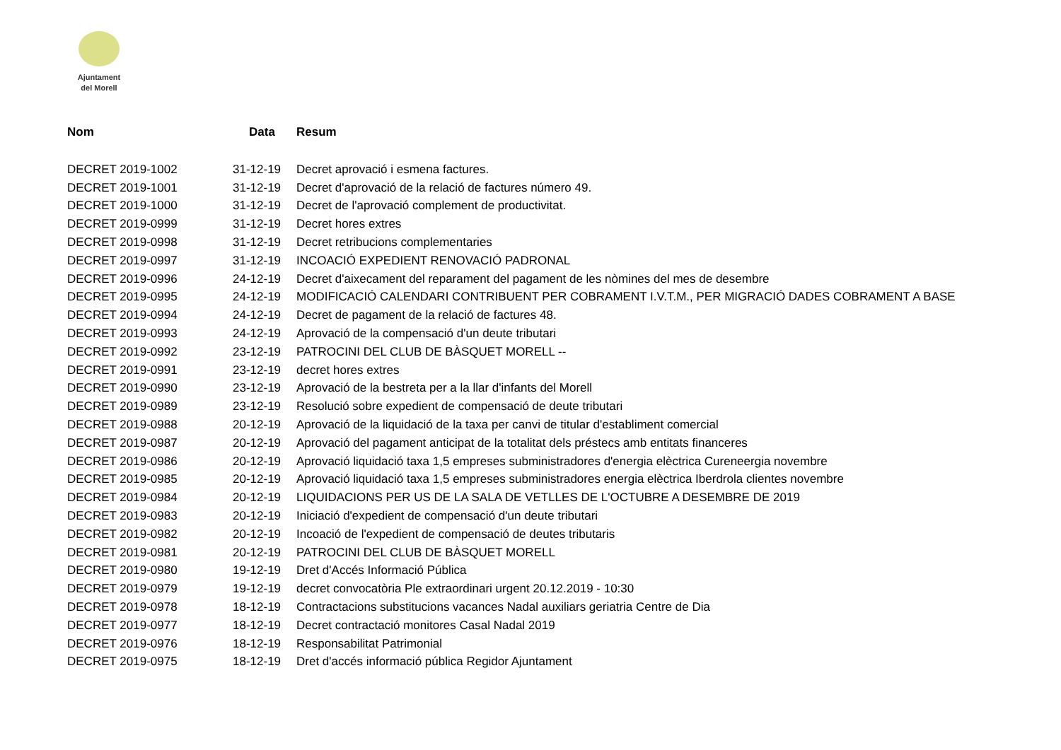Ajuntament
del Morell
| Nom | Data | Resum |
| --- | --- | --- |
| DECRET 2019-1002 | 31-12-19 | Decret aprovació i esmena factures. |
| DECRET 2019-1001 | 31-12-19 | Decret d'aprovació de la relació de factures número 49. |
| DECRET 2019-1000 | 31-12-19 | Decret de l'aprovació complement de productivitat. |
| DECRET 2019-0999 | 31-12-19 | Decret hores extres |
| DECRET 2019-0998 | 31-12-19 | Decret retribucions complementaries |
| DECRET 2019-0997 | 31-12-19 | INCOACIÓ EXPEDIENT RENOVACIÓ PADRONAL |
| DECRET 2019-0996 | 24-12-19 | Decret d'aixecament del reparament del pagament de les nòmines del mes de desembre |
| DECRET 2019-0995 | 24-12-19 | MODIFICACIÓ CALENDARI CONTRIBUENT PER COBRAMENT I.V.T.M., PER MIGRACIÓ DADES COBRAMENT A BASE |
| DECRET 2019-0994 | 24-12-19 | Decret de pagament de la relació de factures 48. |
| DECRET 2019-0993 | 24-12-19 | Aprovació de la compensació d'un deute tributari |
| DECRET 2019-0992 | 23-12-19 | PATROCINI DEL CLUB DE BÀSQUET MORELL -- |
| DECRET 2019-0991 | 23-12-19 | decret hores extres |
| DECRET 2019-0990 | 23-12-19 | Aprovació de la bestreta per a la llar d'infants del Morell |
| DECRET 2019-0989 | 23-12-19 | Resolució sobre expedient de compensació de deute tributari |
| DECRET 2019-0988 | 20-12-19 | Aprovació de la liquidació de la taxa per canvi de titular d'establiment comercial |
| DECRET 2019-0987 | 20-12-19 | Aprovació del pagament anticipat de la totalitat dels préstecs amb entitats financeres |
| DECRET 2019-0986 | 20-12-19 | Aprovació liquidació taxa 1,5 empreses subministradores d'energia elèctrica Cureneergia novembre |
| DECRET 2019-0985 | 20-12-19 | Aprovació liquidació taxa 1,5 empreses subministradores energia elèctrica Iberdrola clientes novembre |
| DECRET 2019-0984 | 20-12-19 | LIQUIDACIONS PER US DE LA SALA DE VETLLES DE L'OCTUBRE A DESEMBRE DE 2019 |
| DECRET 2019-0983 | 20-12-19 | Iniciació d'expedient de compensació d'un deute tributari |
| DECRET 2019-0982 | 20-12-19 | Incoació de l'expedient de compensació de deutes tributaris |
| DECRET 2019-0981 | 20-12-19 | PATROCINI DEL CLUB DE BÀSQUET MORELL |
| DECRET 2019-0980 | 19-12-19 | Dret d'Accés Informació Pública |
| DECRET 2019-0979 | 19-12-19 | decret convocatòria Ple extraordinari urgent 20.12.2019 - 10:30 |
| DECRET 2019-0978 | 18-12-19 | Contractacions substitucions vacances Nadal auxiliars geriatria Centre de Dia |
| DECRET 2019-0977 | 18-12-19 | Decret contractació monitores Casal Nadal 2019 |
| DECRET 2019-0976 | 18-12-19 | Responsabilitat Patrimonial |
| DECRET 2019-0975 | 18-12-19 | Dret d'accés informació pública Regidor Ajuntament |